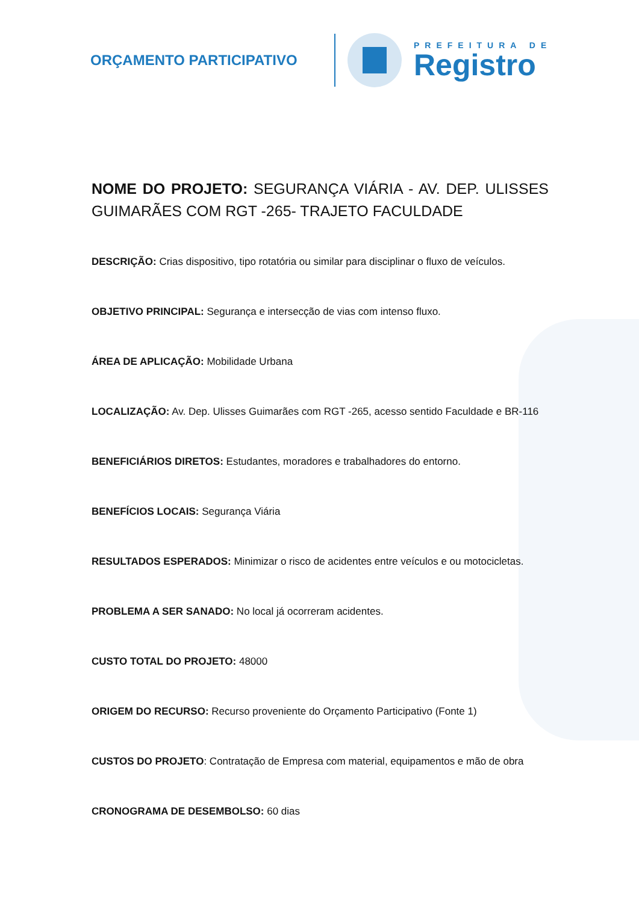ORÇAMENTO PARTICIPATIVO
PREFEITURA DE
Registro
NOME DO PROJETO: SEGURANÇA VIÁRIA - AV. DEP. ULISSES GUIMARÃES COM RGT -265- TRAJETO FACULDADE
DESCRIÇÃO: Crias dispositivo, tipo rotatória ou similar para disciplinar o fluxo de veículos.
OBJETIVO PRINCIPAL: Segurança e intersecção de vias com intenso fluxo.
ÁREA DE APLICAÇÃO: Mobilidade Urbana
LOCALIZAÇÃO: Av. Dep. Ulisses Guimarães com RGT -265, acesso sentido Faculdade e BR-116
BENEFICIÁRIOS DIRETOS: Estudantes, moradores e trabalhadores do entorno.
BENEFÍCIOS LOCAIS: Segurança Viária
RESULTADOS ESPERADOS: Minimizar o risco de acidentes entre veículos e ou motocicletas.
PROBLEMA A SER SANADO: No local já ocorreram acidentes.
CUSTO TOTAL DO PROJETO: 48000
ORIGEM DO RECURSO: Recurso proveniente do Orçamento Participativo (Fonte 1)
CUSTOS DO PROJETO: Contratação de Empresa com material, equipamentos e mão de obra
CRONOGRAMA DE DESEMBOLSO: 60 dias